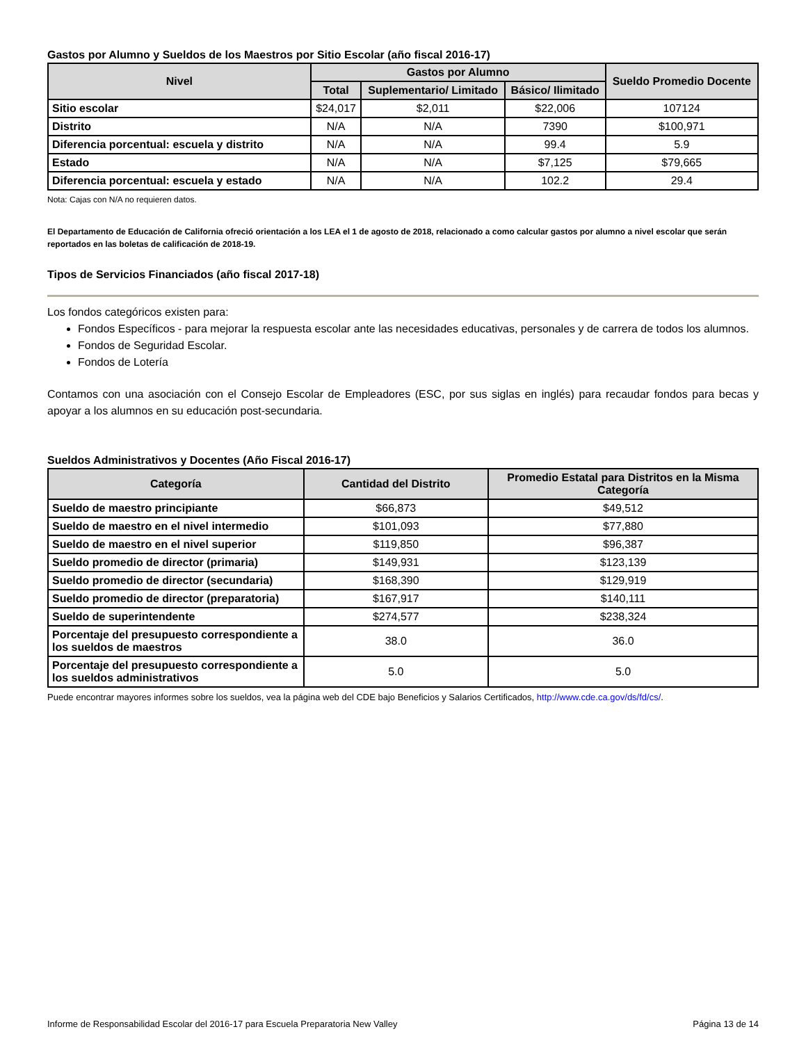Gastos por Alumno y Sueldos de los Maestros por Sitio Escolar (año fiscal 2016-17)
| Nivel | Gastos por Alumno | | | Sueldo Promedio Docente |
| --- | --- | --- | --- | --- |
| | Total | Suplementario/ Limitado | Básico/ Ilimitado | |
| Sitio escolar | $24,017 | $2,011 | $22,006 | 107124 |
| Distrito | N/A | N/A | 7390 | $100,971 |
| Diferencia porcentual: escuela y distrito | N/A | N/A | 99.4 | 5.9 |
| Estado | N/A | N/A | $7,125 | $79,665 |
| Diferencia porcentual: escuela y estado | N/A | N/A | 102.2 | 29.4 |
Nota: Cajas con N/A no requieren datos.
El Departamento de Educación de California ofreció orientación a los LEA el 1 de agosto de 2018, relacionado a como calcular gastos por alumno a nivel escolar que serán reportados en las boletas de calificación de 2018-19.
Tipos de Servicios Financiados (año fiscal 2017-18)
Los fondos categóricos existen para:
Fondos Específicos - para mejorar la respuesta escolar ante las necesidades educativas, personales y de carrera de todos los alumnos.
Fondos de Seguridad Escolar.
Fondos de Lotería
Contamos con una asociación con el Consejo Escolar de Empleadores (ESC, por sus siglas en inglés) para recaudar fondos para becas y apoyar a los alumnos en su educación post-secundaria.
Sueldos Administrativos y Docentes (Año Fiscal 2016-17)
| Categoría | Cantidad del Distrito | Promedio Estatal para Distritos en la Misma Categoría |
| --- | --- | --- |
| Sueldo de maestro principiante | $66,873 | $49,512 |
| Sueldo de maestro en el nivel intermedio | $101,093 | $77,880 |
| Sueldo de maestro en el nivel superior | $119,850 | $96,387 |
| Sueldo promedio de director (primaria) | $149,931 | $123,139 |
| Sueldo promedio de director (secundaria) | $168,390 | $129,919 |
| Sueldo promedio de director (preparatoria) | $167,917 | $140,111 |
| Sueldo de superintendente | $274,577 | $238,324 |
| Porcentaje del presupuesto correspondiente a los sueldos de maestros | 38.0 | 36.0 |
| Porcentaje del presupuesto correspondiente a los sueldos administrativos | 5.0 | 5.0 |
Puede encontrar mayores informes sobre los sueldos, vea la página web del CDE bajo Beneficios y Salarios Certificados, http://www.cde.ca.gov/ds/fd/cs/.
Informe de Responsabilidad Escolar del 2016-17 para Escuela Preparatoria New Valley Página 13 de 14